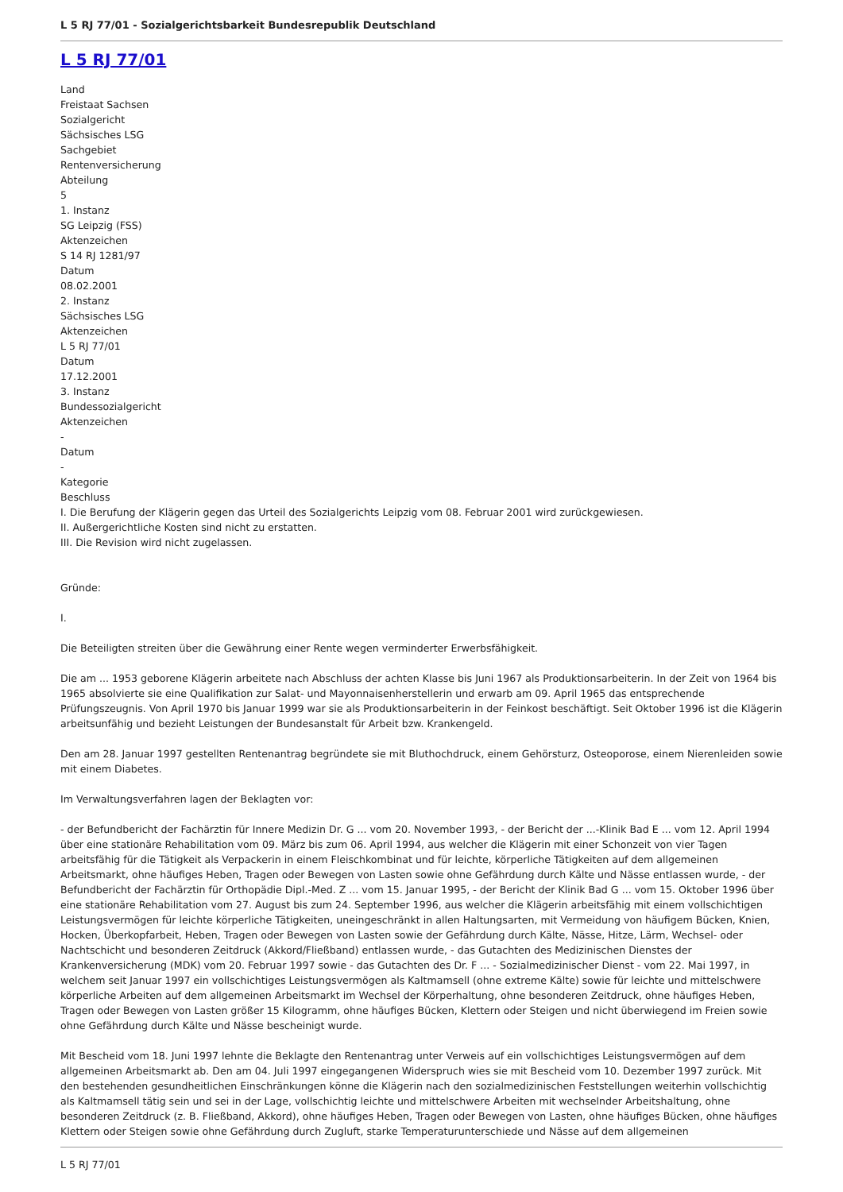L 5 RJ 77/01 - Sozialgerichtsbarkeit Bundesrepublik Deutschland
L 5 RJ 77/01
Land
Freistaat Sachsen
Sozialgericht
Sächsisches LSG
Sachgebiet
Rentenversicherung
Abteilung
5
1. Instanz
SG Leipzig (FSS)
Aktenzeichen
S 14 RJ 1281/97
Datum
08.02.2001
2. Instanz
Sächsisches LSG
Aktenzeichen
L 5 RJ 77/01
Datum
17.12.2001
3. Instanz
Bundessozialgericht
Aktenzeichen
-
Datum
-
Kategorie
Beschluss
I. Die Berufung der Klägerin gegen das Urteil des Sozialgerichts Leipzig vom 08. Februar 2001 wird zurückgewiesen.
II. Außergerichtliche Kosten sind nicht zu erstatten.
III. Die Revision wird nicht zugelassen.
Gründe:
I.
Die Beteiligten streiten über die Gewährung einer Rente wegen verminderter Erwerbsfähigkeit.
Die am ... 1953 geborene Klägerin arbeitete nach Abschluss der achten Klasse bis Juni 1967 als Produktionsarbeiterin. In der Zeit von 1964 bis 1965 absolvierte sie eine Qualifikation zur Salat- und Mayonnaisenherstellerin und erwarb am 09. April 1965 das entsprechende Prüfungszeugnis. Von April 1970 bis Januar 1999 war sie als Produktionsarbeiterin in der Feinkost beschäftigt. Seit Oktober 1996 ist die Klägerin arbeitsunfähig und bezieht Leistungen der Bundesanstalt für Arbeit bzw. Krankengeld.
Den am 28. Januar 1997 gestellten Rentenantrag begründete sie mit Bluthochdruck, einem Gehörsturz, Osteoporose, einem Nierenleiden sowie mit einem Diabetes.
Im Verwaltungsverfahren lagen der Beklagten vor:
- der Befundbericht der Fachärztin für Innere Medizin Dr. G ... vom 20. November 1993, - der Bericht der ...-Klinik Bad E ... vom 12. April 1994 über eine stationäre Rehabilitation vom 09. März bis zum 06. April 1994, aus welcher die Klägerin mit einer Schonzeit von vier Tagen arbeitsfähig für die Tätigkeit als Verpackerin in einem Fleischkombinat und für leichte, körperliche Tätigkeiten auf dem allgemeinen Arbeitsmarkt, ohne häufiges Heben, Tragen oder Bewegen von Lasten sowie ohne Gefährdung durch Kälte und Nässe entlassen wurde, - der Befundbericht der Fachärztin für Orthopädie Dipl.-Med. Z ... vom 15. Januar 1995, - der Bericht der Klinik Bad G ... vom 15. Oktober 1996 über eine stationäre Rehabilitation vom 27. August bis zum 24. September 1996, aus welcher die Klägerin arbeitsfähig mit einem vollschichtigen Leistungsvermögen für leichte körperliche Tätigkeiten, uneingeschränkt in allen Haltungsarten, mit Vermeidung von häufigem Bücken, Knien, Hocken, Überkopfarbeit, Heben, Tragen oder Bewegen von Lasten sowie der Gefährdung durch Kälte, Nässe, Hitze, Lärm, Wechsel- oder Nachtschicht und besonderen Zeitdruck (Akkord/Fließband) entlassen wurde, - das Gutachten des Medizinischen Dienstes der Krankenversicherung (MDK) vom 20. Februar 1997 sowie - das Gutachten des Dr. F ... - Sozialmedizinischer Dienst - vom 22. Mai 1997, in welchem seit Januar 1997 ein vollschichtiges Leistungsvermögen als Kaltmamsell (ohne extreme Kälte) sowie für leichte und mittelschwere körperliche Arbeiten auf dem allgemeinen Arbeitsmarkt im Wechsel der Körperhaltung, ohne besonderen Zeitdruck, ohne häufiges Heben, Tragen oder Bewegen von Lasten größer 15 Kilogramm, ohne häufiges Bücken, Klettern oder Steigen und nicht überwiegend im Freien sowie ohne Gefährdung durch Kälte und Nässe bescheinigt wurde.
Mit Bescheid vom 18. Juni 1997 lehnte die Beklagte den Rentenantrag unter Verweis auf ein vollschichtiges Leistungsvermögen auf dem allgemeinen Arbeitsmarkt ab. Den am 04. Juli 1997 eingegangenen Widerspruch wies sie mit Bescheid vom 10. Dezember 1997 zurück. Mit den bestehenden gesundheitlichen Einschränkungen könne die Klägerin nach den sozialmedizinischen Feststellungen weiterhin vollschichtig als Kaltmamsell tätig sein und sei in der Lage, vollschichtig leichte und mittelschwere Arbeiten mit wechselnder Arbeitshaltung, ohne besonderen Zeitdruck (z. B. Fließband, Akkord), ohne häufiges Heben, Tragen oder Bewegen von Lasten, ohne häufiges Bücken, ohne häufiges Klettern oder Steigen sowie ohne Gefährdung durch Zugluft, starke Temperaturunterschiede und Nässe auf dem allgemeinen
L 5 RJ 77/01